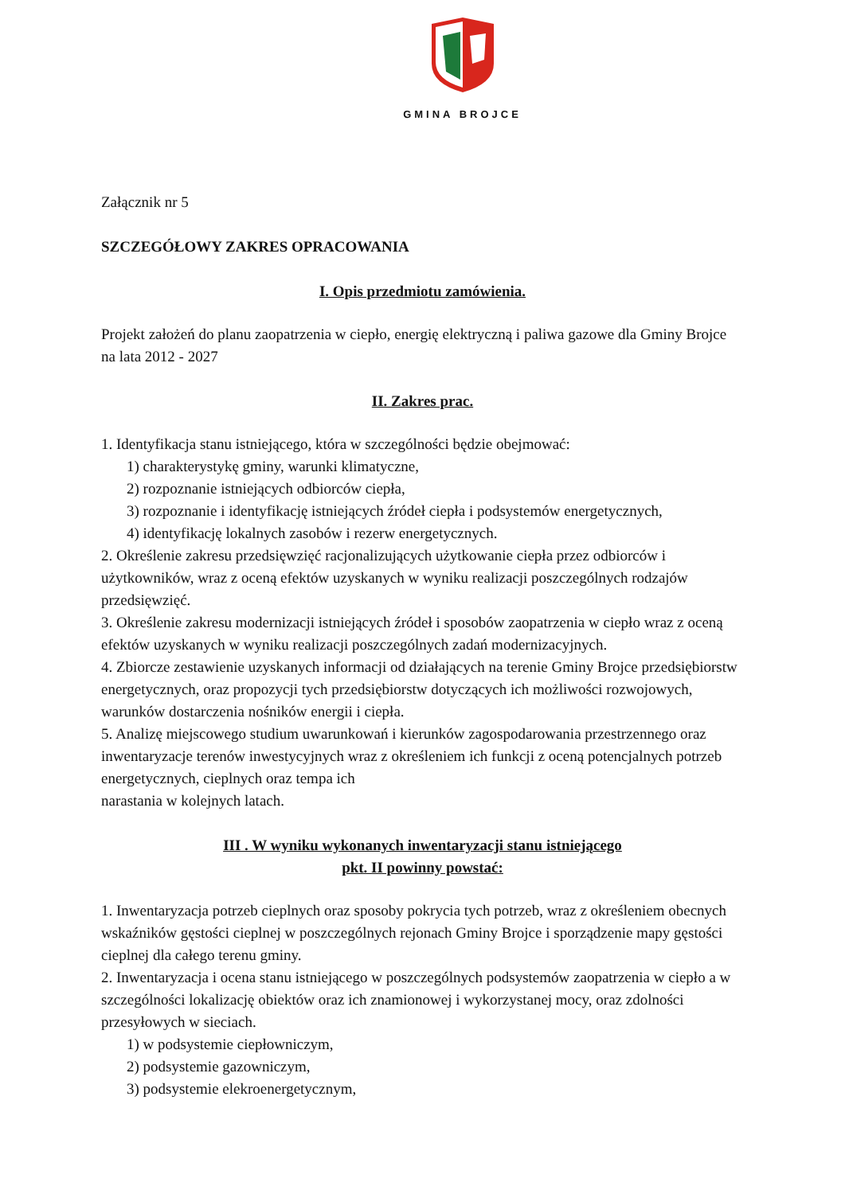GMINA BROJCE
Załącznik nr 5
SZCZEGÓŁOWY ZAKRES OPRACOWANIA
I. Opis przedmiotu zamówienia.
Projekt założeń do planu zaopatrzenia w ciepło, energię elektryczną i paliwa gazowe dla Gminy Brojce na lata 2012 - 2027
II. Zakres prac.
1. Identyfikacja stanu istniejącego, która w szczególności będzie obejmować:
1) charakterystykę gminy, warunki klimatyczne,
2) rozpoznanie istniejących odbiorców ciepła,
3) rozpoznanie i identyfikację istniejących źródeł ciepła i podsystemów energetycznych,
4) identyfikację lokalnych zasobów i rezerw energetycznych.
2. Określenie zakresu przedsięwzięć racjonalizujących użytkowanie ciepła przez odbiorców i użytkowników, wraz z oceną efektów uzyskanych w wyniku realizacji poszczególnych rodzajów przedsięwzięć.
3. Określenie zakresu modernizacji istniejących źródeł i sposobów zaopatrzenia w ciepło wraz z oceną efektów uzyskanych w wyniku realizacji poszczególnych zadań modernizacyjnych.
4. Zbiorcze zestawienie uzyskanych informacji od działających na terenie Gminy Brojce przedsiębiorstw energetycznych, oraz propozycji tych przedsiębiorstw dotyczących ich możliwości rozwojowych, warunków dostarczenia nośników energii i ciepła.
5. Analizę miejscowego studium uwarunkowań i kierunków zagospodarowania przestrzennego oraz inwentaryzacje terenów inwestycyjnych wraz z określeniem ich funkcji z oceną potencjalnych potrzeb energetycznych, cieplnych oraz tempa ich
narastania w kolejnych latach.
III . W wyniku wykonanych inwentaryzacji stanu istniejącego
pkt. II powinny powstać:
1. Inwentaryzacja potrzeb cieplnych oraz sposoby pokrycia tych potrzeb, wraz z określeniem obecnych wskaźników gęstości cieplnej w poszczególnych rejonach Gminy Brojce i sporządzenie mapy gęstości cieplnej dla całego terenu gminy.
2. Inwentaryzacja i ocena stanu istniejącego w poszczególnych podsystemów zaopatrzenia w ciepło a w szczególności lokalizację obiektów oraz ich znamionowej i wykorzystanej mocy, oraz zdolności przesyłowych w sieciach.
1) w podsystemie ciepłowniczym,
2) podsystemie gazowniczym,
3) podsystemie elekroenergetycznym,